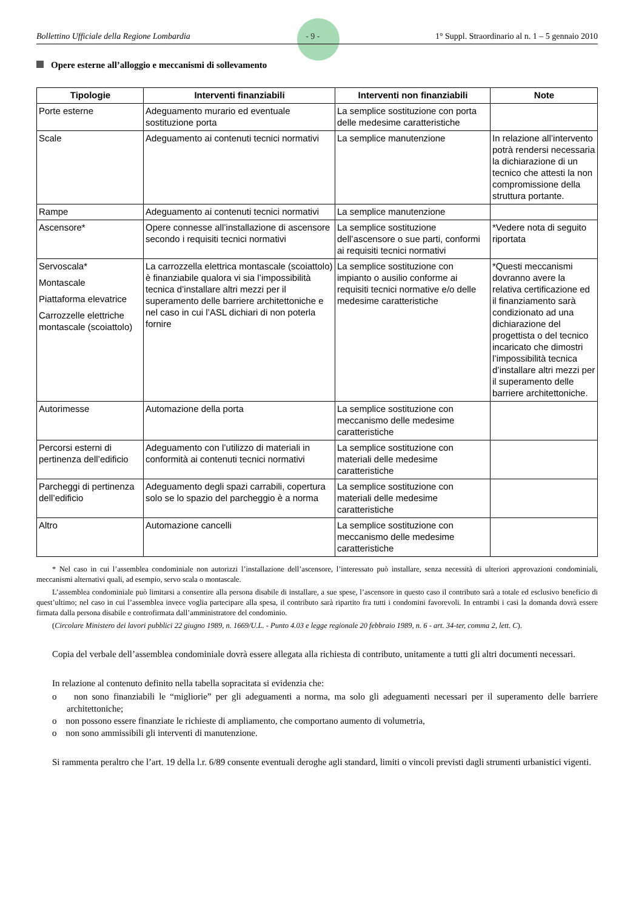Bollettino Ufficiale della Regione Lombardia - 9 - 1° Suppl. Straordinario al n. 1 – 5 gennaio 2010
Opere esterne all’alloggio e meccanismi di sollevamento
| Tipologie | Interventi finanziabili | Interventi non finanziabili | Note |
| --- | --- | --- | --- |
| Porte esterne | Adeguamento murario ed eventuale sostituzione porta | La semplice sostituzione con porta delle medesime caratteristiche | |
| Scale | Adeguamento ai contenuti tecnici normativi | La semplice manutenzione | In relazione all’intervento potrà rendersi necessaria la dichiarazione di un tecnico che attesti la non compromissione della struttura portante. |
| Rampe | Adeguamento ai contenuti tecnici normativi | La semplice manutenzione | |
| Ascensore* | Opere connesse all’installazione di ascensore secondo i requisiti tecnici normativi | La semplice sostituzione dell’ascensore o sue parti, conformi ai requisiti tecnici normativi | *Vedere nota di seguito riportata |
| Servoscala* Montascale Piattaforma elevatrice Carrozzelle elettriche montascale (scoiattolo) | La carrozzella elettrica montascale (scoiattolo) è finanziabile qualora vi sia l’impossibilità tecnica d’installare altri mezzi per il superamento delle barriere architettoniche e nel caso in cui l’ASL dichiari di non poterla fornire | La semplice sostituzione con impianto o ausilio conforme ai requisiti tecnici normative e/o delle medesime caratteristiche | *Questi meccanismi dovranno avere la relativa certificazione ed il finanziamento sarà condizionato ad una dichiarazione del progettista o del tecnico incaricato che dimostri l’impossibilità tecnica d’installare altri mezzi per il superamento delle barriere architettoniche. |
| Autorimesse | Automazione della porta | La semplice sostituzione con meccanismo delle medesime caratteristiche | |
| Percorsi esterni di pertinenza dell’edificio | Adeguamento con l’utilizzo di materiali in conformità ai contenuti tecnici normativi | La semplice sostituzione con materiali delle medesime caratteristiche | |
| Parcheggi di pertinenza dell’edificio | Adeguamento degli spazi carrabili, copertura solo se lo spazio del parcheggio è a norma | La semplice sostituzione con materiali delle medesime caratteristiche | |
| Altro | Automazione cancelli | La semplice sostituzione con meccanismo delle medesime caratteristiche | |
* Nel caso in cui l’assemblea condominiale non autorizzi l’installazione dell’ascensore, l’interessato può installare, senza necessità di ulteriori approvazioni condominiali, meccanismi alternativi quali, ad esempio, servo scala o montascale.
L’assemblea condominiale può limitarsi a consentire alla persona disabile di installare, a sue spese, l’ascensore in questo caso il contributo sarà a totale ed esclusivo beneficio di quest’ultimo; nel caso in cui l’assemblea invece voglia partecipare alla spesa, il contributo sarà ripartito fra tutti i condomini favorevoli. In entrambi i casi la domanda dovrà essere firmata dalla persona disabile e controfirmata dall’amministratore del condominio.
(Circolare Ministero dei lavori pubblici 22 giugno 1989, n. 1669/U.L. - Punto 4.03 e legge regionale 20 febbraio 1989, n. 6 - art. 34-ter, comma 2, lett. C).
Copia del verbale dell’assemblea condominiale dovrà essere allegata alla richiesta di contributo, unitamente a tutti gli altri documenti necessari.
In relazione al contenuto definito nella tabella sopracitata si evidenzia che:
o non sono finanziabili le “migliorie” per gli adeguamenti a norma, ma solo gli adeguamenti necessari per il superamento delle barriere architettoniche;
o non possono essere finanziate le richieste di ampliamento, che comportano aumento di volumetria,
o non sono ammissibili gli interventi di manutenzione.
Si rammenta peraltro che l’art. 19 della l.r. 6/89 consente eventuali deroghe agli standard, limiti o vincoli previsti dagli strumenti urbanistici vigenti.